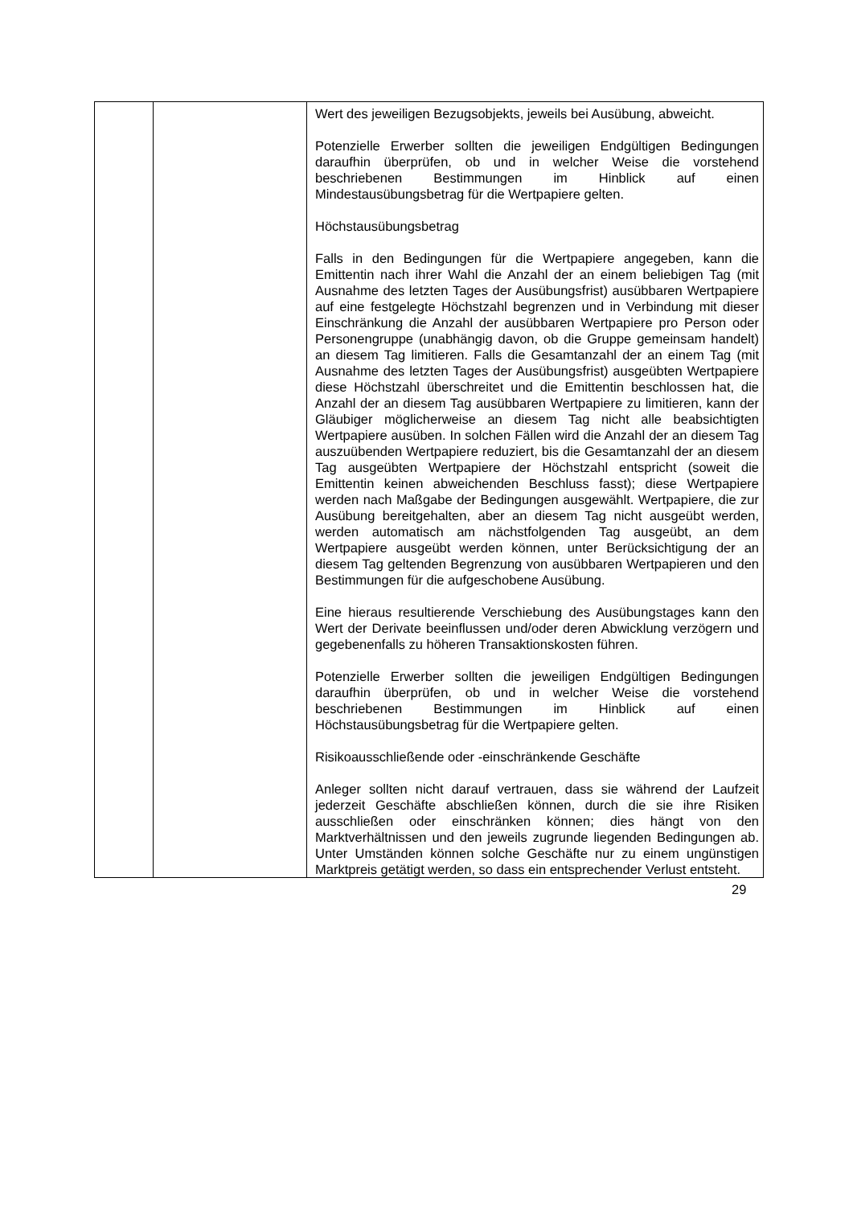| | | Wert des jeweiligen Bezugsobjekts, jeweils bei Ausübung, abweicht. Potenzielle Erwerber sollten die jeweiligen Endgültigen Bedingungen daraufhin überprüfen, ob und in welcher Weise die vorstehend beschriebenen Bestimmungen im Hinblick auf einen Mindestausübungsbetrag für die Wertpapiere gelten. Höchstausübungsbetrag Falls in den Bedingungen für die Wertpapiere angegeben, kann die Emittentin nach ihrer Wahl die Anzahl der an einem beliebigen Tag (mit Ausnahme des letzten Tages der Ausübungsfrist) ausübbaren Wertpapiere auf eine festgelegte Höchstzahl begrenzen und in Verbindung mit dieser Einschränkung die Anzahl der ausübbaren Wertpapiere pro Person oder Personengruppe (unabhängig davon, ob die Gruppe gemeinsam handelt) an diesem Tag limitieren. Falls die Gesamtanzahl der an einem Tag (mit Ausnahme des letzten Tages der Ausübungsfrist) ausgeübten Wertpapiere diese Höchstzahl überschreitet und die Emittentin beschlossen hat, die Anzahl der an diesem Tag ausübbaren Wertpapiere zu limitieren, kann der Gläubiger möglicherweise an diesem Tag nicht alle beabsichtigten Wertpapiere ausüben. In solchen Fällen wird die Anzahl der an diesem Tag auszuübenden Wertpapiere reduziert, bis die Gesamtanzahl der an diesem Tag ausgeübten Wertpapiere der Höchstzahl entspricht (soweit die Emittentin keinen abweichenden Beschluss fasst); diese Wertpapiere werden nach Maßgabe der Bedingungen ausgewählt. Wertpapiere, die zur Ausübung bereitgehalten, aber an diesem Tag nicht ausgeübt werden, werden automatisch am nächstfolgenden Tag ausgeübt, an dem Wertpapiere ausgeübt werden können, unter Berücksichtigung der an diesem Tag geltenden Begrenzung von ausübbaren Wertpapieren und den Bestimmungen für die aufgeschobene Ausübung. Eine hieraus resultierende Verschiebung des Ausübungstages kann den Wert der Derivate beeinflussen und/oder deren Abwicklung verzögern und gegebenenfalls zu höheren Transaktionskosten führen. Potenzielle Erwerber sollten die jeweiligen Endgültigen Bedingungen daraufhin überprüfen, ob und in welcher Weise die vorstehend beschriebenen Bestimmungen im Hinblick auf einen Höchstausübungsbetrag für die Wertpapiere gelten. Risikoausschließende oder -einschränkende Geschäfte Anleger sollten nicht darauf vertrauen, dass sie während der Laufzeit jederzeit Geschäfte abschließen können, durch die sie ihre Risiken ausschließen oder einschränken können; dies hängt von den Marktverhältnissen und den jeweils zugrunde liegenden Bedingungen ab. Unter Umständen können solche Geschäfte nur zu einem ungünstigen Marktpreis getätigt werden, so dass ein entsprechender Verlust entsteht. |
29